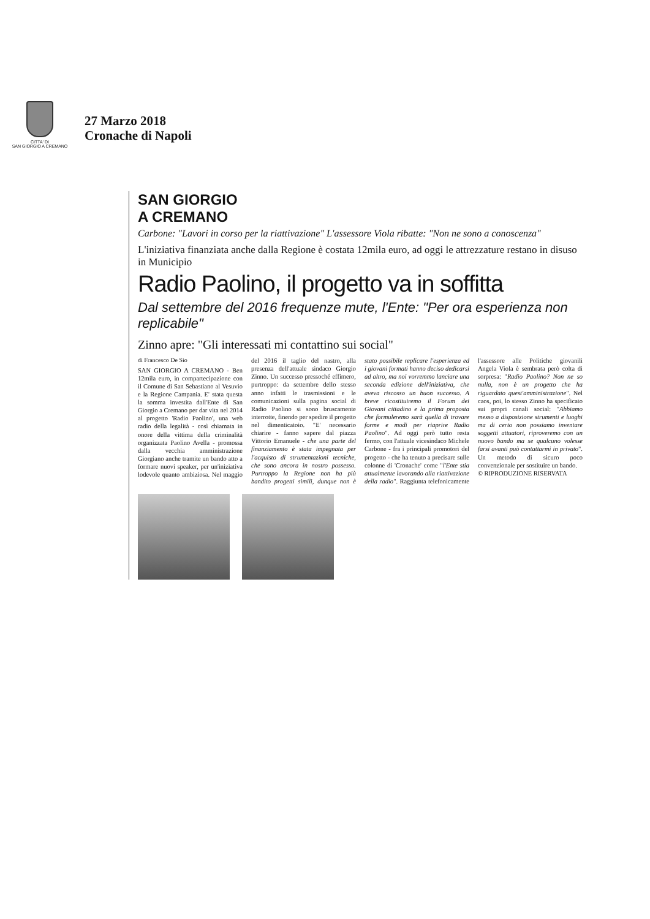CITTA' DI
SAN GIORGIO A CREMANO
27 Marzo 2018
Cronache di Napoli
SAN GIORGIO
A CREMANO
Carbone: "Lavori in corso per la riattivazione" L'assessore Viola ribatte: "Non ne sono a conoscenza"
L'iniziativa finanziata anche dalla Regione è costata 12mila euro, ad oggi le attrezzature restano in disuso in Municipio
Radio Paolino, il progetto va in soffitta
Dal settembre del 2016 frequenze mute, l'Ente: "Per ora esperienza non replicabile"
Zinno apre: "Gli interessati mi contattino sui social"
di Francesco De Sio
SAN GIORGIO A CREMANO - Ben 12mila euro, in compartecipazione con il Comune di San Sebastiano al Vesuvio e la Regione Campania. E' stata questa la somma investita dall'Ente di San Giorgio a Cremano per dar vita nel 2014 al progetto 'Radio Paolino', una web radio della legalità - così chiamata in onore della vittima della criminalità organizzata Paolino Avella - promossa dalla vecchia amministrazione Giorgiano anche tramite un bando atto a formare nuovi speaker, per un'iniziativa lodevole quanto ambiziosa. Nel maggio del 2016 il taglio del nastro, alla presenza dell'attuale sindaco Giorgio Zinno. Un successo pressoché effimero, purtroppo: da settembre dello stesso anno infatti le trasmissioni e le comunicazioni sulla pagina social di Radio Paolino si sono bruscamente interrotte, finendo per spedire il progetto nel dimenticatoio. "E' necessario chiarire - fanno sapere dal piazza Vittorio Emanuele - che una parte del finanziamento è stata impegnata per l'acquisto di strumentazioni tecniche, che sono ancora in nostro possesso. Purtroppo la Regione non ha più bandito progetti simili, dunque non è stato possibile replicare l'esperienza ed i giovani formati hanno deciso dedicarsi ad altro, ma noi vorremmo lanciare una seconda edizione dell'iniziativa, che aveva riscosso un buon successo. A breve ricostituiremo il Forum dei Giovani cittadino e la prima proposta che formuleremo sarà quella di trovare forme e modi per riaprire Radio Paolino". Ad oggi però tutto resta fermo, con l'attuale vicesindaco Michele Carbone - fra i principali promotori del progetto - che ha tenuto a precisare sulle colonne di 'Cronache' come "l'Ente stia attualmente lavorando alla riattivazione della radio". Raggiunta telefonicamente l'assessore alle Politiche giovanili Angela Viola è sembrata però colta di sorpresa: "Radio Paolino? Non ne so nulla, non è un progetto che ha riguardato quest'amministrazione". Nel caos, poi, lo stesso Zinno ha specificato sui propri canali social: "Abbiamo messo a disposizione strumenti e luoghi ma di certo non possiamo inventare soggetti attuatori, riproveremo con un nuovo bando ma se qualcuno volesse farsi avanti può contattarmi in privato". Un metodo di sicuro poco convenzionale per sostituire un bando.
© RIPRODUZIONE RISERVATA